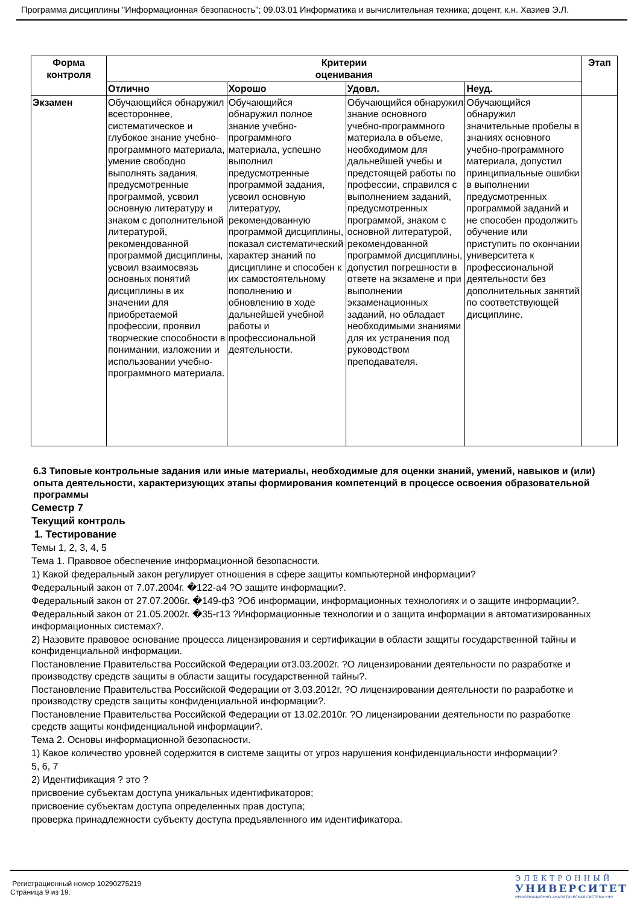Программа дисциплины "Информационная безопасность"; 09.03.01 Информатика и вычислительная техника; доцент, к.н. Хазиев Э.Л.
| Форма контроля | Критерии оценивания | | | | Этап |
| --- | --- | --- | --- | --- | --- |
| | Отлично | Хорошо | Удовл. | Неуд. | |
| Экзамен | Обучающийся обнаружил всестороннее, систематическое и глубокое знание учебно-программного материала, умение свободно выполнять задания, предусмотренные программой, усвоил основную литературу и знаком с дополнительной литературой, рекомендованной программой дисциплины, усвоил взаимосвязь основных понятий дисциплины в их значении для приобретаемой профессии, проявил творческие способности в понимании, изложении и использовании учебно-программного материала. | Обучающийся обнаружил полное знание учебно-программного материала, успешно выполнил предусмотренные программой задания, усвоил основную литературу, рекомендованную программой дисциплины, показал систематический характер знаний по дисциплине и способен к их самостоятельному пополнению и обновлению в ходе дальнейшей учебной работы и профессиональной деятельности. | Обучающийся обнаружил знание основного учебно-программного материала в объеме, необходимом для дальнейшей учебы и предстоящей работы по профессии, справился с выполнением заданий, предусмотренных программой, знаком с основной литературой, рекомендованной программой дисциплины, допустил погрешности в ответе на экзамене и при выполнении экзаменационных заданий, но обладает необходимыми знаниями для их устранения под руководством преподавателя. | Обучающийся обнаружил значительные пробелы в знаниях основного учебно-программного материала, допустил принципиальные ошибки в выполнении предусмотренных программой заданий и не способен продолжить обучение или приступить по окончании университета к профессиональной деятельности без дополнительных занятий по соответствующей дисциплине. | |
6.3 Типовые контрольные задания или иные материалы, необходимые для оценки знаний, умений, навыков и (или) опыта деятельности, характеризующих этапы формирования компетенций в процессе освоения образовательной программы
Семестр 7
Текущий контроль
1. Тестирование
Темы 1, 2, 3, 4, 5
Тема 1. Правовое обеспечение информационной безопасности.
1) Какой федеральный закон регулирует отношения в сфере защиты компьютерной информации?
Федеральный закон от 7.07.2004г. �122-а4 ?О защите информации?.
Федеральный закон от 27.07.2006г. �149-ф3 ?Об информации, информационных технологиях и о защите информации?.
Федеральный закон от 21.05.2002г. �35-г13 ?Информационные технологии и о защита информации в автоматизированных информационных системах?.
2) Назовите правовое основание процесса лицензирования и сертификации в области защиты государственной тайны и конфиденциальной информации.
Постановление Правительства Российской Федерации от3.03.2002г. ?О лицензировании деятельности по разработке и производству средств защиты в области защиты государственной тайны?.
Постановление Правительства Российской Федерации от 3.03.2012г. ?О лицензировании деятельности по разработке и производству средств защиты конфиденциальной информации?.
Постановление Правительства Российской Федерации от 13.02.2010г. ?О лицензировании деятельности по разработке средств защиты конфиденциальной информации?.
Тема 2. Основы информационной безопасности.
1) Какое количество уровней содержится в системе защиты от угроз нарушения конфиденциальности информации?
5, 6, 7
2) Идентификация ? это ?
присвоение субъектам доступа уникальных идентификаторов;
присвоение субъектам доступа определенных прав доступа;
проверка принадлежности субъекту доступа предъявленного им идентификатора.
Регистрационный номер 10290275219
Страница 9 из 19.
ЭЛЕКТРОННЫЙ
УНИВЕРСИТЕТ
ИНФОРМАЦИОННО-АНАЛИТИЧЕСКАЯ СИСТЕМА КФУ